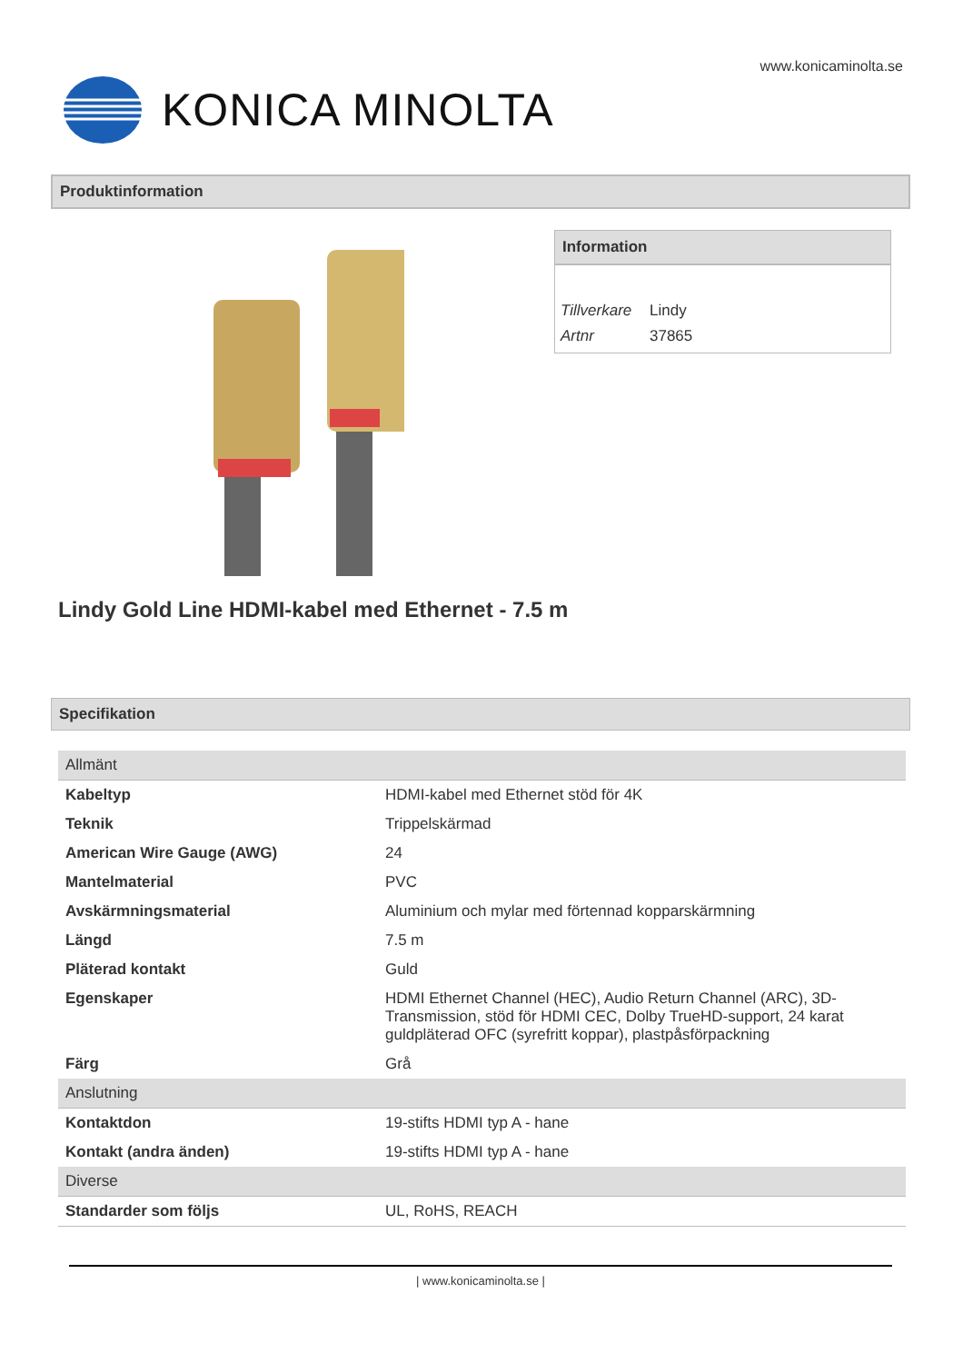www.konicaminolta.se
KONICA MINOLTA
Produktinformation
Information
| Tillverkare | Lindy |
| Artnr | 37865 |
Lindy Gold Line HDMI-kabel med Ethernet - 7.5 m
Specifikation
| Allmänt | |
| Kabeltyp | HDMI-kabel med Ethernet stöd för 4K |
| Teknik | Trippelskärmad |
| American Wire Gauge (AWG) | 24 |
| Mantelmaterial | PVC |
| Avskärmningsmaterial | Aluminium och mylar med förtennad kopparskärmning |
| Längd | 7.5 m |
| Pläterad kontakt | Guld |
| Egenskaper | HDMI Ethernet Channel (HEC), Audio Return Channel (ARC), 3D-Transmission, stöd för HDMI CEC, Dolby TrueHD-support, 24 karat guldpläterad OFC (syrefritt koppar), plastpåsförpackning |
| Färg | Grå |
| Anslutning | |
| Kontaktdon | 19-stifts HDMI typ A - hane |
| Kontakt (andra änden) | 19-stifts HDMI typ A - hane |
| Diverse | |
| Standarder som följs | UL, RoHS, REACH |
| www.konicaminolta.se |